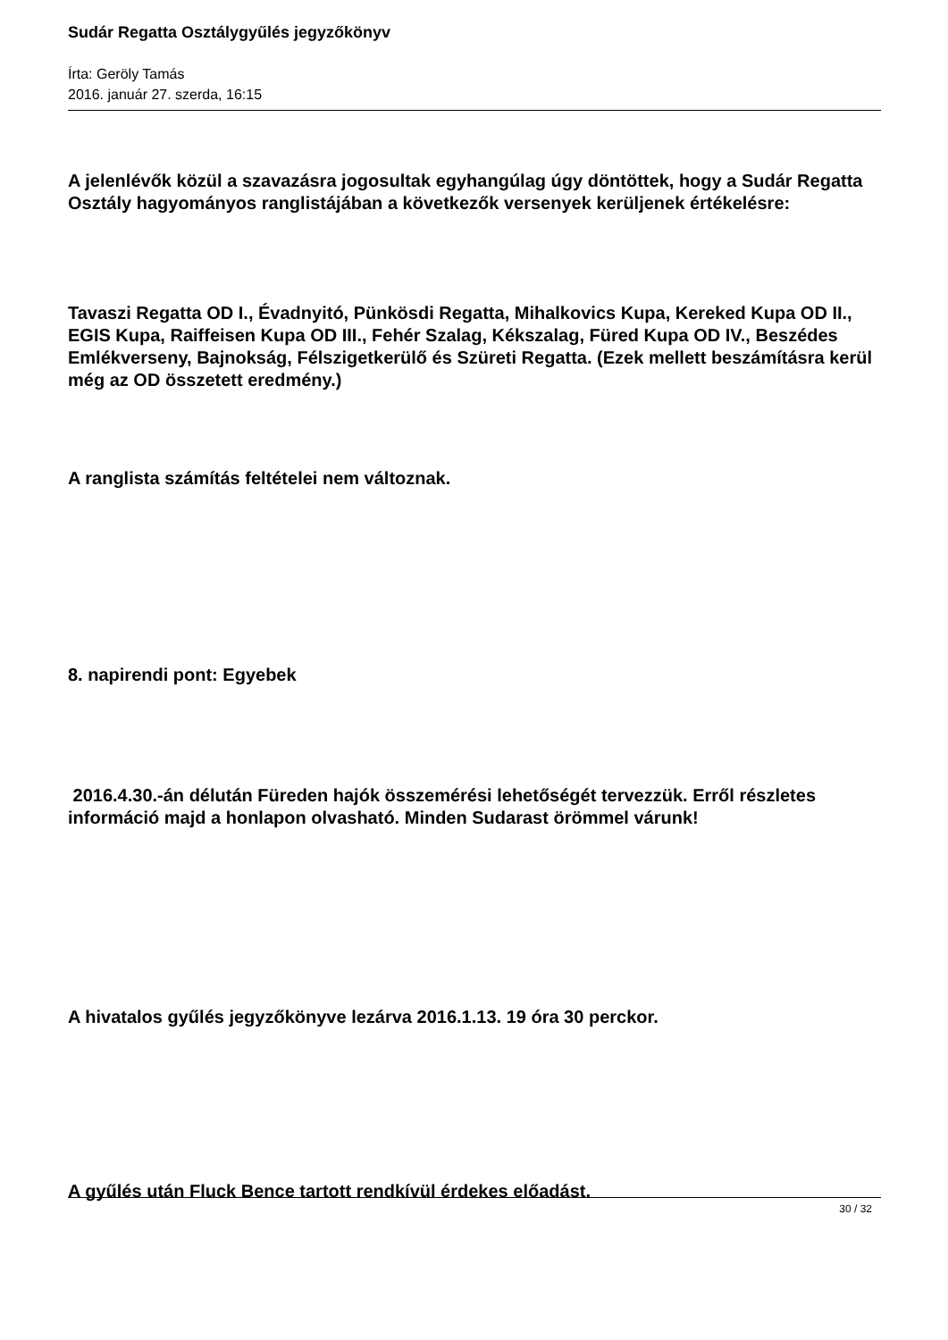Sudár Regatta Osztálygyűlés jegyzőkönyv
Írta: Geröly Tamás
2016. január 27. szerda, 16:15
A jelenlévők közül a szavazásra jogosultak egyhangúlag úgy döntöttek, hogy a Sudár Regatta Osztály hagyományos ranglistájában a következők versenyek kerüljenek értékelésre:
Tavaszi Regatta OD I., Évadnyitó, Pünkösdi Regatta, Mihalkovics Kupa, Kereked Kupa OD II., EGIS Kupa, Raiffeisen Kupa OD III., Fehér Szalag, Kékszalag, Füred Kupa OD IV., Beszédes Emlékverseny, Bajnokság, Félszigetkerülő és Szüreti Regatta. (Ezek mellett beszámításra kerül még az OD összetett eredmény.)
A ranglista számítás feltételei nem változnak.
8. napirendi pont: Egyebek
2016.4.30.-án délután Füreden hajók összemérési lehetőségét tervezzük. Erről részletes információ majd a honlapon olvasható. Minden Sudarast örömmel várunk!
A hivatalos gyűlés jegyzőkönyve lezárva 2016.1.13. 19 óra 30 perckor.
A gyűlés után Fluck Bence tartott rendkívül érdekes előadást.
30 / 32